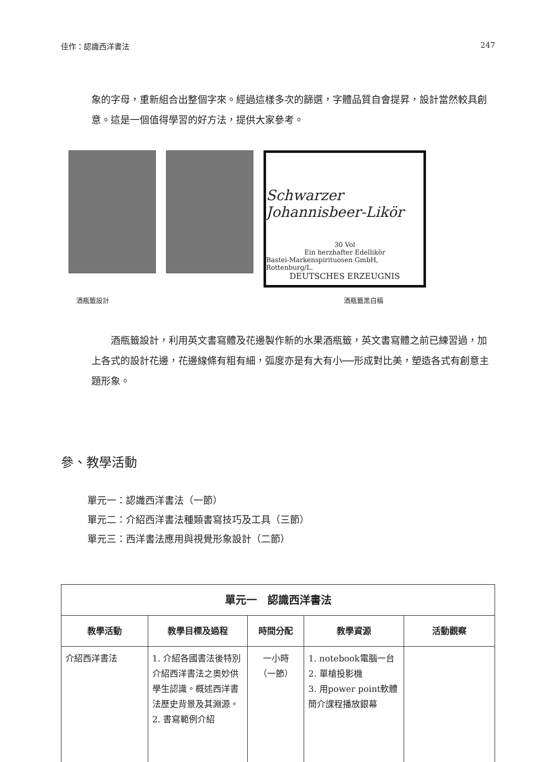佳作：認識西洋書法 247
象的字母，重新組合出整個字來。經過這樣多次的篩選，字體品質自會提昇，設計當然較具創意。這是一個值得學習的好方法，提供大家參考。
Schwarzer Johannisbeer-Likör
30 Vol
Ein herzhafter Edellikör
Bastei-Markenspirituosen GmbH, Rottenburg/L.
DEUTSCHES ERZEUGNIS
酒瓶籤設計 酒瓶籤黑白稿
　　酒瓶籤設計，利用英文書寫體及花邊製作新的水果酒瓶籤，英文書寫體之前已練習過，加上各式的設計花邊，花邊線條有粗有細，弧度亦是有大有小──形成對比美，塑造各式有創意主題形象。
參、教學活動
單元一：認識西洋書法（一節）
單元二：介紹西洋書法種類書寫技巧及工具（三節）
單元三：西洋書法應用與視覺形象設計（二節）
| 單元一 認識西洋書法 | | | | |
| --- | --- | --- | --- | --- |
| 教學活動 | 教學目標及過程 | 時間分配 | 教學資源 | 活動觀察 |
| 介紹西洋書法 | 1. 介紹各國書法後特別介紹西洋書法之奧妙供學生認識。概述西洋書法歷史背景及其淵源。 2. 書寫範例介紹 | 一小時 （一節） | 1. notebook電腦一台 2. 單槍投影機 3. 用power point軟體簡介課程播放銀幕 | |